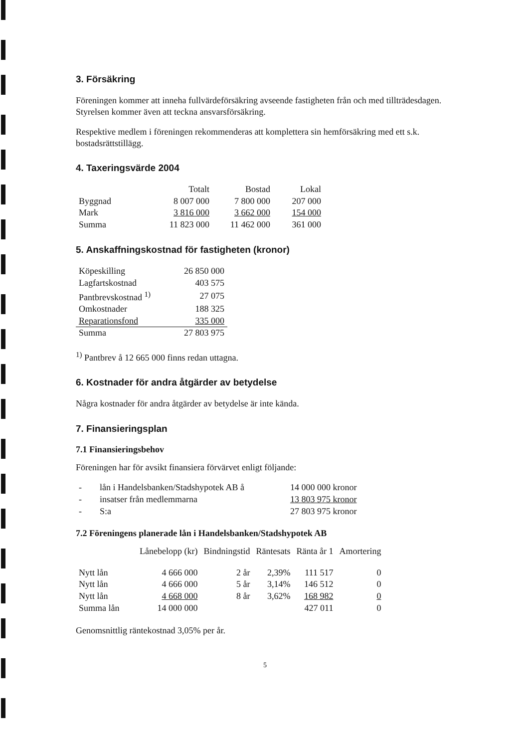3. Försäkring
Föreningen kommer att inneha fullvärdeförsäkring avseende fastigheten från och med tillträdesdagen. Styrelsen kommer även att teckna ansvarsförsäkring.
Respektive medlem i föreningen rekommenderas att komplettera sin hemförsäkring med ett s.k. bostadsrättstillägg.
4. Taxeringsvärde 2004
| | Totalt | Bostad | Lokal |
| --- | --- | --- | --- |
| Byggnad | 8 007 000 | 7 800 000 | 207 000 |
| Mark | 3 816 000 | 3 662 000 | 154 000 |
| Summa | 11 823 000 | 11 462 000 | 361 000 |
5. Anskaffningskostnad för fastigheten (kronor)
| Köpeskilling | 26 850 000 |
| Lagfartskostnad | 403 575 |
| Pantbrevskostnad <sup>1)</sup> | 27 075 |
| Omkostnader | 188 325 |
| Reparationsfond | 335 000 |
| Summa | 27 803 975 |
<sup>1)</sup> Pantbrev å 12 665 000 finns redan uttagna.
6. Kostnader för andra åtgärder av betydelse
Några kostnader för andra åtgärder av betydelse är inte kända.
7. Finansieringsplan
7.1 Finansieringsbehov
Föreningen har för avsikt finansiera förvärvet enligt följande:
| - | lån i Handelsbanken/Stadshypotek AB å | 14 000 000 kronor |
| - | insatser från medlemmarna | 13 803 975 kronor |
| - | S:a | 27 803 975 kronor |
7.2 Föreningens planerade lån i Handelsbanken/Stadshypotek AB
| | Lånebelopp (kr) | Bindningstid | Räntesats | Ränta år 1 | Amortering |
| --- | --- | --- | --- | --- | --- |
| Nytt lån | 4 666 000 | 2 år | 2,39% | 111 517 | 0 |
| Nytt lån | 4 666 000 | 5 år | 3,14% | 146 512 | 0 |
| Nytt lån | 4 668 000 | 8 år | 3,62% | 168 982 | 0 |
| Summa lån | 14 000 000 | | | 427 011 | 0 |
Genomsnittlig räntekostnad 3,05% per år.
5